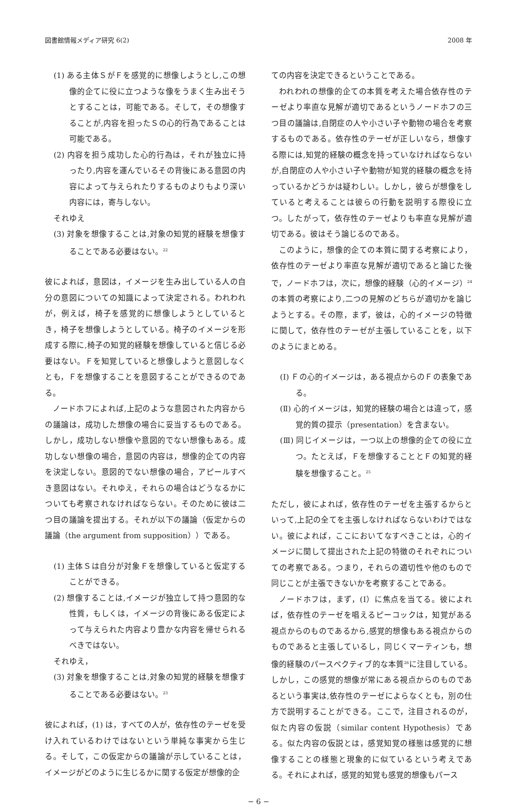図書館情報メディア研究 6(2) 2008 年
(1) ある主体ＳがＦを感覚的に想像しようとし,この想像的企てに役に立つような像をうまく生み出そうとすることは，可能である。そして，その想像することが,内容を担ったＳの心的行為であることは可能である。
(2) 内容を担う成功した心的行為は，それが独立に持ったり,内容を運んでいるその背後にある意図の内容によって与えられたりするものよりもより深い内容には，寄与しない。
それゆえ
(3) 対象を想像することは,対象の知覚的経験を想像することである必要はない。<sup>22</sup>
彼によれば，意図は，イメージを生み出している人の自分の意図についての知識によって決定される。われわれが，例えば，椅子を感覚的に想像しようとしているとき，椅子を想像しようとしている。椅子のイメージを形成する際に,椅子の知覚的経験を想像していると信じる必要はない。Ｆを知覚していると想像しようと意図しなくとも，Ｆを想像することを意図することができるのである。
ノードホフによれば,上記のような意図された内容からの議論は，成功した想像の場合に妥当するものである。しかし，成功しない想像や意図的でない想像もある。成功しない想像の場合，意図の内容は，想像的企ての内容を決定しない。意図的でない想像の場合，アピールすべき意図はない。それゆえ，それらの場合はどうなるかについても考察されなければならない。そのために彼は二つ目の議論を提出する。それが以下の議論（仮定からの議論（the argument from supposition））である。
(1) 主体Ｓは自分が対象Ｆを想像していると仮定することができる。
(2) 想像することは,イメージが独立して持つ意図的な性質，もしくは，イメージの背後にある仮定によって与えられた内容より豊かな内容を帰せられるべきではない。
それゆえ，
(3) 対象を想像することは,対象の知覚的経験を想像することである必要はない。<sup>23</sup>
彼によれば，(1) は，すべての人が，依存性のテーゼを受け入れているわけではないという単純な事実から生じる。そして，この仮定からの議論が示していることは，イメージがどのように生じるかに関する仮定が想像的企
ての内容を決定できるということである。
われわれの想像的企ての本質を考えた場合依存性のテーゼより率直な見解が適切であるというノードホフの三つ目の議論は,自閉症の人や小さい子や動物の場合を考察するものである。依存性のテーゼが正しいなら，想像する際には,知覚的経験の概念を持っていなければならないが,自閉症の人や小さい子や動物が知覚的経験の概念を持っているかどうかは疑わしい。しかし，彼らが想像をしていると考えることは彼らの行動を説明する際役に立つ。したがって，依存性のテーゼよりも率直な見解が適切である。彼はそう論じるのである。
このように，想像的企ての本質に関する考察により，依存性のテーゼより率直な見解が適切であると論じた後で，ノードホフは，次に，想像的経験（心的イメージ）<sup>24</sup>の本質の考察により,二つの見解のどちらが適切かを論じようとする。その際，まず，彼は，心的イメージの特徴に関して，依存性のテーゼが主張していることを，以下のようにまとめる。
(Ⅰ) Ｆの心的イメージは，ある視点からのＦの表象である。
(Ⅱ) 心的イメージは，知覚的経験の場合とは違って，感覚的質の提示（presentation）を含まない。
(Ⅲ) 同じイメージは，一つ以上の想像的企ての役に立つ。たとえば，Ｆを想像することとＦの知覚的経験を想像すること。<sup>25</sup>
ただし，彼によれば，依存性のテーゼを主張するからといって,上記の全てを主張しなければならないわけではない。彼によれば，ここにおいてなすべきことは，心的イメージに関して提出された上記の特徴のそれぞれについての考察である。つまり，それらの適切性や他のもので同じことが主張できないかを考察することである。
ノードホフは，まず，(Ⅰ）に焦点を当てる。彼によれば，依存性のテーゼを唱えるピーコックは，知覚がある視点からのものであるから,感覚的想像もある視点からのものであると主張しているし，同じくマーティンも，想像的経験のパースペクティブ的な本質<sup>26</sup>に注目している。しかし，この感覚的想像が常にある視点からのものであるという事実は,依存性のテーゼによらなくとも，別の仕方で説明することができる。ここで，注目されるのが，似た内容の仮説（similar content Hypothesis）である。似た内容の仮説とは，感覚知覚の様態は感覚的に想像することの様態と現象的に似ているという考えである。それによれば，感覚的知覚も感覚的想像もパース
− 6 −